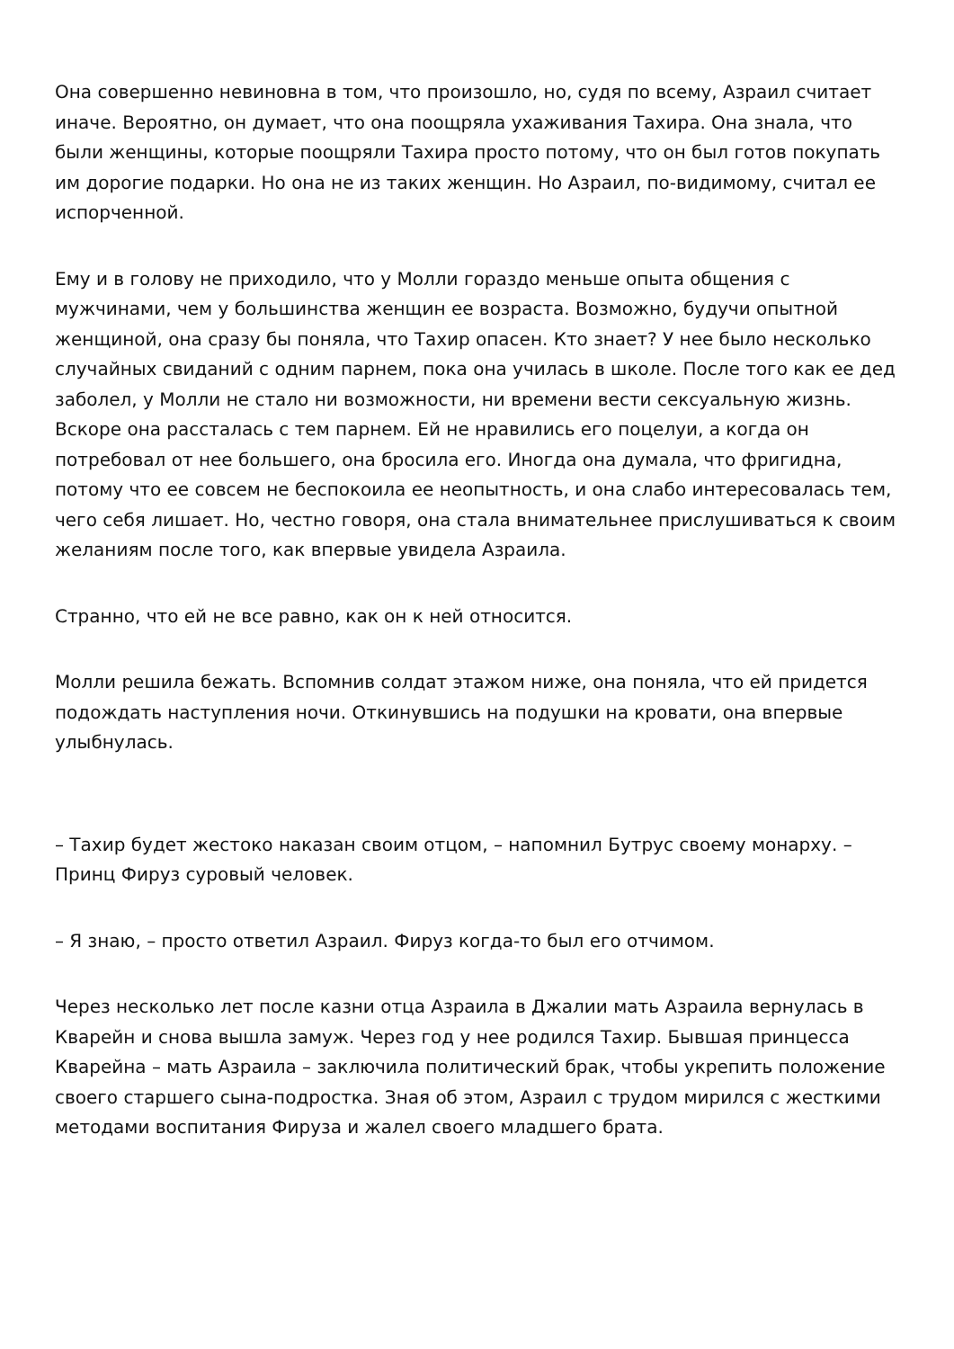Она совершенно невиновна в том, что произошло, но, судя по всему, Азраил считает иначе. Вероятно, он думает, что она поощряла ухаживания Тахира. Она знала, что были женщины, которые поощряли Тахира просто потому, что он был готов покупать им дорогие подарки. Но она не из таких женщин. Но Азраил, по-видимому, считал ее испорченной.
Ему и в голову не приходило, что у Молли гораздо меньше опыта общения с мужчинами, чем у большинства женщин ее возраста. Возможно, будучи опытной женщиной, она сразу бы поняла, что Тахир опасен. Кто знает? У нее было несколько случайных свиданий с одним парнем, пока она училась в школе. После того как ее дед заболел, у Молли не стало ни возможности, ни времени вести сексуальную жизнь. Вскоре она рассталась с тем парнем. Ей не нравились его поцелуи, а когда он потребовал от нее большего, она бросила его. Иногда она думала, что фригидна, потому что ее совсем не беспокоила ее неопытность, и она слабо интересовалась тем, чего себя лишает. Но, честно говоря, она стала внимательнее прислушиваться к своим желаниям после того, как впервые увидела Азраила.
Странно, что ей не все равно, как он к ней относится.
Молли решила бежать. Вспомнив солдат этажом ниже, она поняла, что ей придется подождать наступления ночи. Откинувшись на подушки на кровати, она впервые улыбнулась.
– Тахир будет жестоко наказан своим отцом, – напомнил Бутрус своему монарху. – Принц Фируз суровый человек.
– Я знаю, – просто ответил Азраил. Фируз когда-то был его отчимом.
Через несколько лет после казни отца Азраила в Джалии мать Азраила вернулась в Кварейн и снова вышла замуж. Через год у нее родился Тахир. Бывшая принцесса Кварейна – мать Азраила – заключила политический брак, чтобы укрепить положение своего старшего сына-подростка. Зная об этом, Азраил с трудом мирился с жесткими методами воспитания Фируза и жалел своего младшего брата.